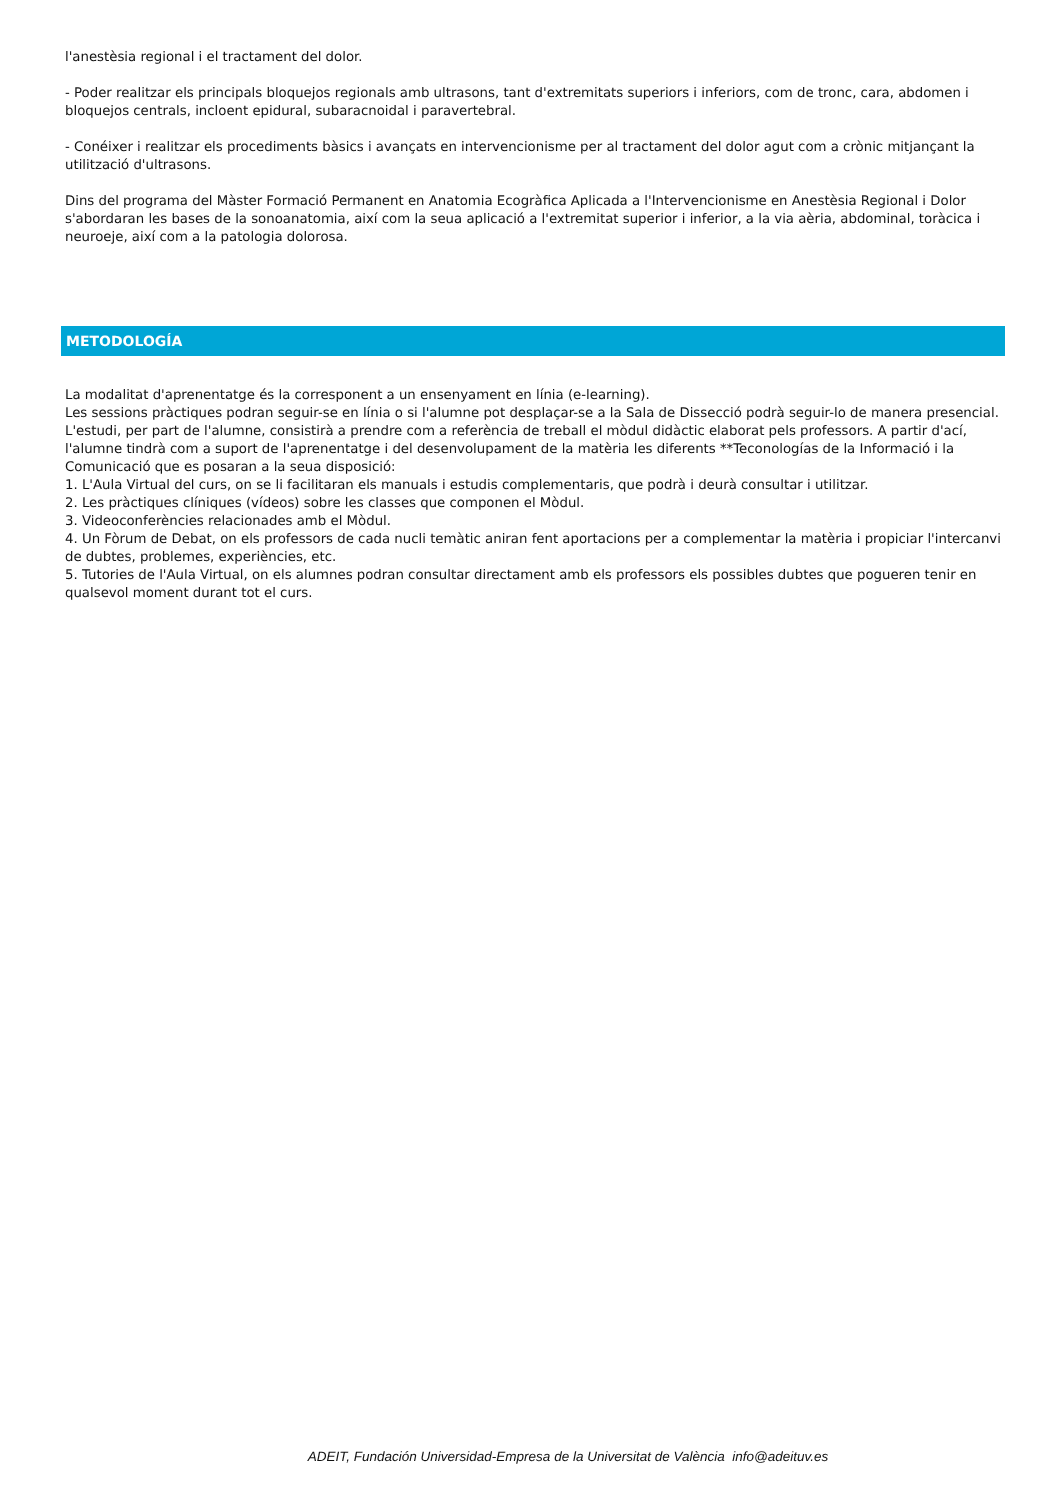l'anestèsia regional i el tractament del dolor.
- Poder realitzar els principals bloquejos regionals amb ultrasons, tant d'extremitats superiors i inferiors, com de tronc, cara, abdomen i bloquejos centrals, incloent epidural, subaracnoidal i paravertebral.
- Conéixer i realitzar els procediments bàsics i avançats en intervencionisme per al tractament del dolor agut com a crònic mitjançant la utilització d'ultrasons.
Dins del programa del Màster Formació Permanent en Anatomia Ecogràfica Aplicada a l'Intervencionisme en Anestèsia Regional i Dolor s'abordaran les bases de la sonoanatomia, així com la seua aplicació a l'extremitat superior i inferior, a la via aèria, abdominal, toràcica i neuroeje, així com a la patologia dolorosa.
METODOLOGÍA
La modalitat d'aprenentatge és la corresponent a un ensenyament en línia (e-learning).
Les sessions pràctiques podran seguir-se en línia o si l'alumne pot desplaçar-se a la Sala de Dissecció podrà seguir-lo de manera presencial.
L'estudi, per part de l'alumne, consistirà a prendre com a referència de treball el mòdul didàctic elaborat pels professors. A partir d'ací, l'alumne tindrà com a suport de l'aprenentatge i del desenvolupament de la matèria les diferents **Teconologías de la Informació i la Comunicació que es posaran a la seua disposició:
1. L'Aula Virtual del curs, on se li facilitaran els manuals i estudis complementaris, que podrà i deurà consultar i utilitzar.
2. Les pràctiques clíniques (vídeos) sobre les classes que componen el Mòdul.
3. Videoconferències relacionades amb el Mòdul.
4. Un Fòrum de Debat, on els professors de cada nucli temàtic aniran fent aportacions per a complementar la matèria i propiciar l'intercanvi de dubtes, problemes, experiències, etc.
5. Tutories de l'Aula Virtual, on els alumnes podran consultar directament amb els professors els possibles dubtes que pogueren tenir en qualsevol moment durant tot el curs.
ADEIT, Fundación Universidad-Empresa de la Universitat de València info@adeituv.es